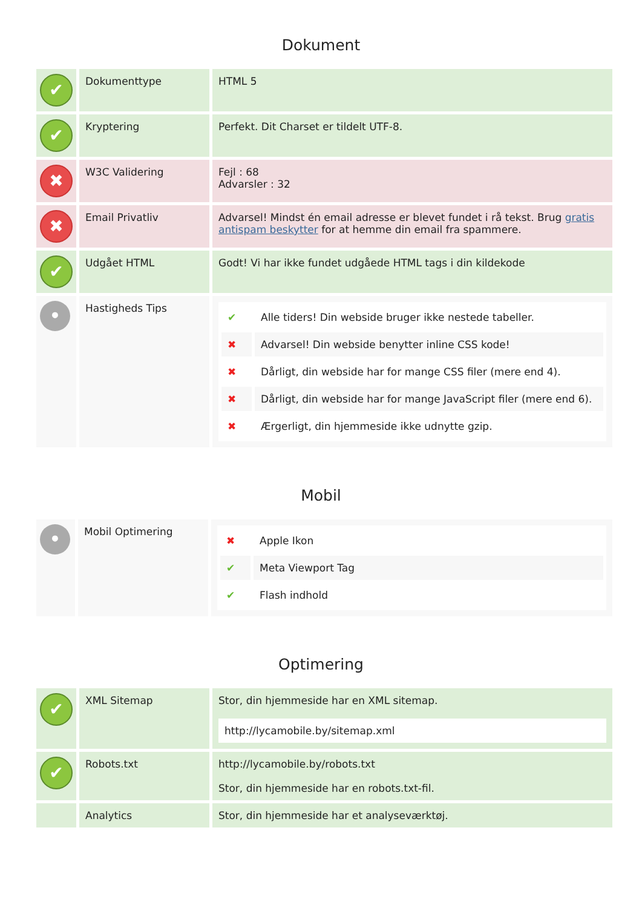Dokument
| ✔ | Dokumenttype | HTML 5 |
| ✔ | Kryptering | Perfekt. Dit Charset er tildelt UTF-8. |
| ✖ | W3C Validering | Fejl : 68 Advarsler : 32 |
| ✖ | Email Privatliv | Advarsel! Mindst én email adresse er blevet fundet i rå tekst. Brug gratis antispam beskytter for at hemme din email fra spammere. |
| ✔ | Udgået HTML | Godt! Vi har ikke fundet udgåede HTML tags i din kildekode |
| • | Hastigheds Tips | / ✔ / Alle tiders! Din webside bruger ikke nestede tabeller. / / ✖ / Advarsel! Din webside benytter inline CSS kode! / / ✖ / Dårligt, din webside har for mange CSS filer (mere end 4). / / ✖ / Dårligt, din webside har for mange JavaScript filer (mere end 6). / / ✖ / Ærgerligt, din hjemmeside ikke udnytte gzip. / |
Mobil
| • | Mobil Optimering | / ✖ / Apple Ikon / / ✔ / Meta Viewport Tag / / ✔ / Flash indhold / |
Optimering
| ✔ | XML Sitemap | Stor, din hjemmeside har en XML sitemap. http://lycamobile.by/sitemap.xml |
| ✔ | Robots.txt | http://lycamobile.by/robots.txt Stor, din hjemmeside har en robots.txt-fil. |
| | Analytics | Stor, din hjemmeside har et analyseværktøj. |